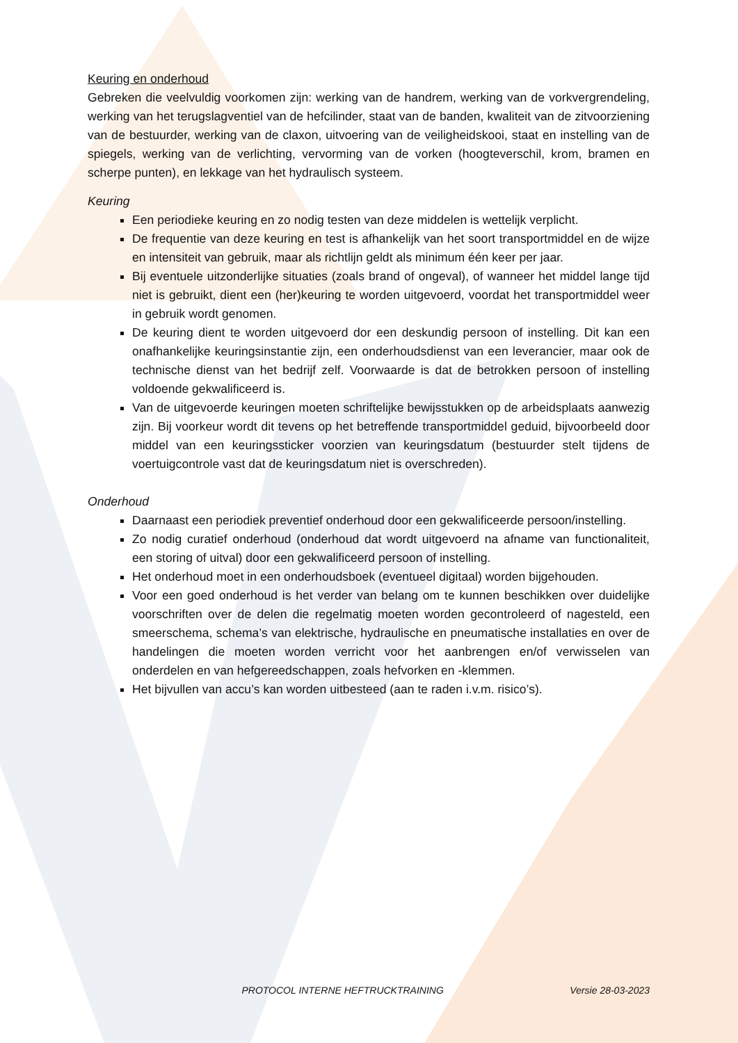Keuring en onderhoud
Gebreken die veelvuldig voorkomen zijn: werking van de handrem, werking van de vorkvergrendeling, werking van het terugslagventiel van de hefcilinder, staat van de banden, kwaliteit van de zitvoorziening van de bestuurder, werking van de claxon, uitvoering van de veiligheidskooi, staat en instelling van de spiegels, werking van de verlichting, vervorming van de vorken (hoogteverschil, krom, bramen en scherpe punten), en lekkage van het hydraulisch systeem.
Keuring
Een periodieke keuring en zo nodig testen van deze middelen is wettelijk verplicht.
De frequentie van deze keuring en test is afhankelijk van het soort transportmiddel en de wijze en intensiteit van gebruik, maar als richtlijn geldt als minimum één keer per jaar.
Bij eventuele uitzonderlijke situaties (zoals brand of ongeval), of wanneer het middel lange tijd niet is gebruikt, dient een (her)keuring te worden uitgevoerd, voordat het transportmiddel weer in gebruik wordt genomen.
De keuring dient te worden uitgevoerd dor een deskundig persoon of instelling. Dit kan een onafhankelijke keuringsinstantie zijn, een onderhoudsdienst van een leverancier, maar ook de technische dienst van het bedrijf zelf. Voorwaarde is dat de betrokken persoon of instelling voldoende gekwalificeerd is.
Van de uitgevoerde keuringen moeten schriftelijke bewijsstukken op de arbeidsplaats aanwezig zijn. Bij voorkeur wordt dit tevens op het betreffende transportmiddel geduid, bijvoorbeeld door middel van een keuringssticker voorzien van keuringsdatum (bestuurder stelt tijdens de voertuigcontrole vast dat de keuringsdatum niet is overschreden).
Onderhoud
Daarnaast een periodiek preventief onderhoud door een gekwalificeerde persoon/instelling.
Zo nodig curatief onderhoud (onderhoud dat wordt uitgevoerd na afname van functionaliteit, een storing of uitval) door een gekwalificeerd persoon of instelling.
Het onderhoud moet in een onderhoudsboek (eventueel digitaal) worden bijgehouden.
Voor een goed onderhoud is het verder van belang om te kunnen beschikken over duidelijke voorschriften over de delen die regelmatig moeten worden gecontroleerd of nagesteld, een smeerschema, schema’s van elektrische, hydraulische en pneumatische installaties en over de handelingen die moeten worden verricht voor het aanbrengen en/of verwisselen van onderdelen en van hefgereedschappen, zoals hefvorken en -klemmen.
Het bijvullen van accu’s kan worden uitbesteed (aan te raden i.v.m. risico’s).
PROTOCOL INTERNE HEFTRUCKTRAINING Versie 28-03-2023